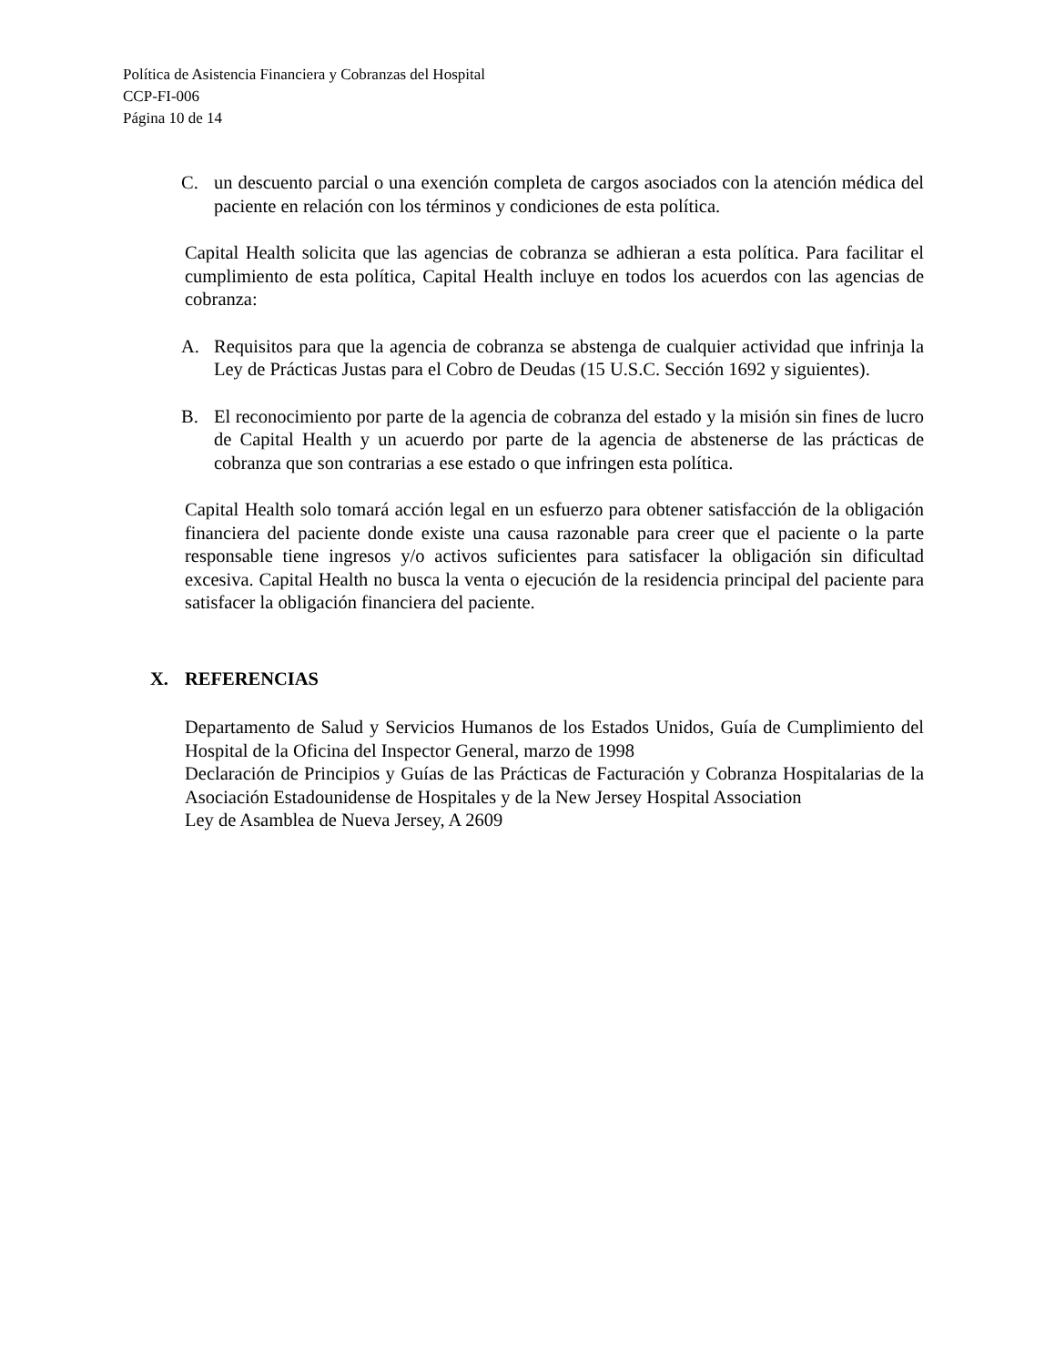Política de Asistencia Financiera y Cobranzas del Hospital
CCP-FI-006
Página 10 de 14
C. un descuento parcial o una exención completa de cargos asociados con la atención médica del paciente en relación con los términos y condiciones de esta política.
Capital Health solicita que las agencias de cobranza se adhieran a esta política. Para facilitar el cumplimiento de esta política, Capital Health incluye en todos los acuerdos con las agencias de cobranza:
A. Requisitos para que la agencia de cobranza se abstenga de cualquier actividad que infrinja la Ley de Prácticas Justas para el Cobro de Deudas (15 U.S.C. Sección 1692 y siguientes).
B. El reconocimiento por parte de la agencia de cobranza del estado y la misión sin fines de lucro de Capital Health y un acuerdo por parte de la agencia de abstenerse de las prácticas de cobranza que son contrarias a ese estado o que infringen esta política.
Capital Health solo tomará acción legal en un esfuerzo para obtener satisfacción de la obligación financiera del paciente donde existe una causa razonable para creer que el paciente o la parte responsable tiene ingresos y/o activos suficientes para satisfacer la obligación sin dificultad excesiva. Capital Health no busca la venta o ejecución de la residencia principal del paciente para satisfacer la obligación financiera del paciente.
X. REFERENCIAS
Departamento de Salud y Servicios Humanos de los Estados Unidos, Guía de Cumplimiento del Hospital de la Oficina del Inspector General, marzo de 1998
Declaración de Principios y Guías de las Prácticas de Facturación y Cobranza Hospitalarias de la Asociación Estadounidense de Hospitales y de la New Jersey Hospital Association
Ley de Asamblea de Nueva Jersey, A 2609